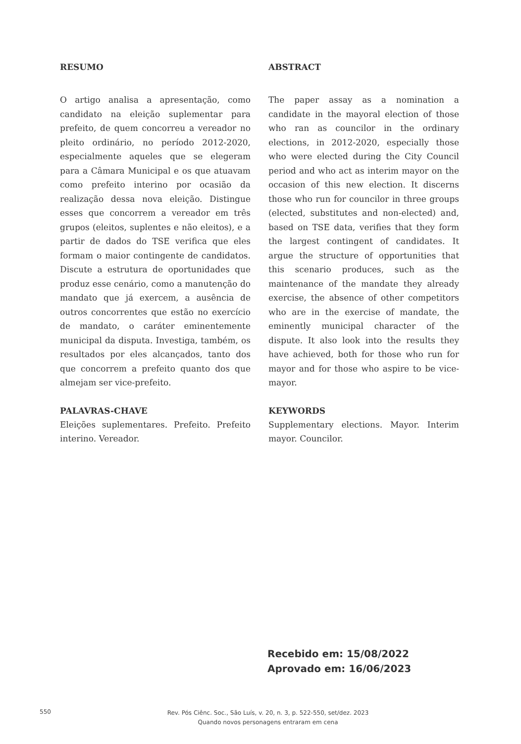RESUMO
O artigo analisa a apresentação, como candidato na eleição suplementar para prefeito, de quem concorreu a vereador no pleito ordinário, no período 2012-2020, especialmente aqueles que se elegeram para a Câmara Municipal e os que atuavam como prefeito interino por ocasião da realização dessa nova eleição. Distingue esses que concorrem a vereador em três grupos (eleitos, suplentes e não eleitos), e a partir de dados do TSE verifica que eles formam o maior contingente de candidatos. Discute a estrutura de oportunidades que produz esse cenário, como a manutenção do mandato que já exercem, a ausência de outros concorrentes que estão no exercício de mandato, o caráter eminentemente municipal da disputa. Investiga, também, os resultados por eles alcançados, tanto dos que concorrem a prefeito quanto dos que almejam ser vice-prefeito.
PALAVRAS-CHAVE
Eleições suplementares. Prefeito. Prefeito interino. Vereador.
ABSTRACT
The paper assay as a nomination a candidate in the mayoral election of those who ran as councilor in the ordinary elections, in 2012-2020, especially those who were elected during the City Council period and who act as interim mayor on the occasion of this new election. It discerns those who run for councilor in three groups (elected, substitutes and non-elected) and, based on TSE data, verifies that they form the largest contingent of candidates. It argue the structure of opportunities that this scenario produces, such as the maintenance of the mandate they already exercise, the absence of other competitors who are in the exercise of mandate, the eminently municipal character of the dispute. It also look into the results they have achieved, both for those who run for mayor and for those who aspire to be vice-mayor.
KEYWORDS
Supplementary elections. Mayor. Interim mayor. Councilor.
Recebido em: 15/08/2022
Aprovado em: 16/06/2023
550
Rev. Pós Ciênc. Soc., São Luís, v. 20, n. 3, p. 522-550, set/dez. 2023
Quando novos personagens entraram em cena